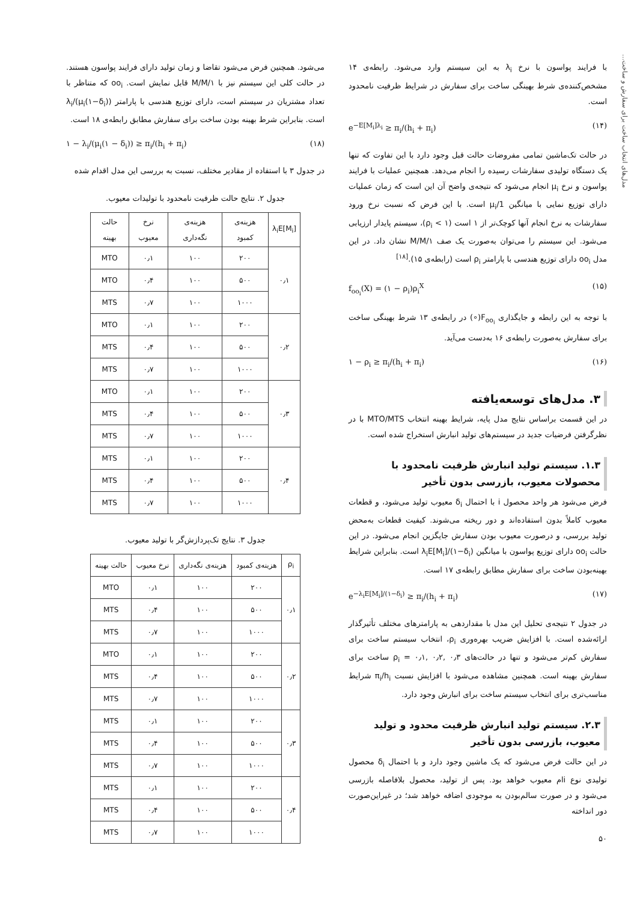مدل‌های انتخاب ساخت برای سفارش و ساخت...
با فرایند پواسون با نرخ λ<sub>i</sub> به این سیستم وارد می‌شود. رابطه‌ی ۱۴ مشخص‌کننده‌ی شرط بهینگی ساخت برای سفارش در شرایط ظرفیت نامحدود است.
e<sup>−E[M<sub>i</sub>]λ<sub>i</sub></sup> ≥ π<sub>i</sub>/(h<sub>i</sub> + π<sub>i</sub>) (۱۴)
در حالت تک‌ماشین تمامی مفروضات حالت قبل وجود دارد با این تفاوت که تنها یک دستگاه تولیدی سفارشات رسیده را انجام می‌دهد. همچنین عملیات با فرایند پواسون و نرخ μ<sub>i</sub> انجام می‌شود که نتیجه‌ی واضح آن این است که زمان عملیات دارای توزیع نمایی با میانگین 1/μ<sub>i</sub> است. با این فرض که نسبت نرخ ورود سفارشات به نرخ انجام آنها کوچک‌تر از ۱ است (ρ<sub>i</sub> < ۱)، سیستم پایدار ارزیابی می‌شود. این سیستم را می‌توان به‌صورت یک صف M/M/۱ نشان داد. در این مدل oo<sub>i</sub> دارای توزیع هندسی با پارامتر ρ<sub>i</sub> است (رابطه‌ی ۱۵).<sup>[۱۸]</sup>
f<sub>oo<sub>i</sub></sub>(X) = (۱ − ρ<sub>i</sub>)ρ<sub>i</sub><sup>X</sup> (۱۵)
با توجه به این رابطه و جایگذاری F<sub>oo<sub>i</sub></sub>(∘) در رابطه‌ی ۱۳ شرط بهینگی ساخت برای سفارش به‌صورت رابطه‌ی ۱۶ به‌دست می‌آید.
۱ − ρ<sub>i</sub> ≥ π<sub>i</sub>/(h<sub>i</sub> + π<sub>i</sub>) (۱۶)
۳. مدل‌های توسعه‌یافته
در این قسمت براساس نتایج مدل پایه، شرایط بهینه انتخاب MTO/MTS با در نظرگرفتن فرضیات جدید در سیستم‌های تولید انبارش استخراج شده است.
۱.۳. سیستم تولید انبارش ظرفیت نامحدود با محصولات معیوب، بازرسی بدون تأخیر
فرض می‌شود هر واحد محصول i با احتمال δ<sub>i</sub> معیوب تولید می‌شود، و قطعات معیوب کاملاً بدون استفاده‌اند و دور ریخته می‌شوند. کیفیت قطعات به‌محض تولید بررسی، و درصورت معیوب بودن سفارش جایگزین انجام می‌شود. در این حالت oo<sub>i</sub> دارای توزیع پواسون با میانگین λ<sub>i</sub>E[M<sub>i</sub>]/(۱−δ<sub>i</sub>) است. بنابراین شرایط بهینه‌بودن ساخت برای سفارش مطابق رابطه‌ی ۱۷ است.
e<sup>−λ<sub>i</sub>E[M<sub>i</sub>]/(۱−δ<sub>i</sub>)</sup> ≥ π<sub>i</sub>/(h<sub>i</sub> + π<sub>i</sub>) (۱۷)
در جدول ۲ نتیجه‌ی تحلیل این مدل با مقداردهی به پارامترهای مختلف تأثیرگذار ارائه‌شده است. با افزایش ضریب بهره‌وری ρ<sub>i</sub>، انتخاب سیستم ساخت برای سفارش کم‌تر می‌شود و تنها در حالت‌های ρ<sub>i</sub> = ۰٫۱, ۰٫۲, ۰٫۳ ساخت برای سفارش بهینه است. همچنین مشاهده می‌شود با افزایش نسبت π<sub>i</sub>/h<sub>i</sub> شرایط مناسب‌تری برای انتخاب سیستم ساخت برای انبارش وجود دارد.
۲.۳. سیستم تولید انبارش ظرفیت محدود و تولید معیوب، بازرسی بدون تأخیر
در این حالت فرض می‌شود که یک ماشین وجود دارد و با احتمال δ<sub>i</sub> محصول تولیدی نوع iام معیوب خواهد بود. پس از تولید، محصول بلافاصله بازرسی می‌شود و در صورت سالم‌بودن به موجودی اضافه خواهد شد؛ در غیراین‌صورت دور انداخته
۵۰
می‌شود. همچنین فرض می‌شود تقاضا و زمان تولید دارای فرایند پواسون هستند. در حالت کلی این سیستم نیز با M/M/۱ قابل نمایش است. oo<sub>i</sub> که متناظر با تعداد مشتریان در سیستم است، دارای توزیع هندسی با پارامتر λ<sub>i</sub>/(μ<sub>i</sub>(۱−δ<sub>i</sub>)) است. بنابراین شرط بهینه بودن ساخت برای سفارش مطابق رابطه‌ی ۱۸ است.
۱ − λ<sub>i</sub>/(μ<sub>i</sub>(۱ − δ<sub>i</sub>)) ≥ π<sub>i</sub>/(h<sub>i</sub> + π<sub>i</sub>) (۱۸)
در جدول ۳ با استفاده از مقادیر مختلف، نسبت به بررسی این مدل اقدام شده
جدول ۲. نتایج حالت ظرفیت نامحدود با تولیدات معیوب.
| λ<sub>i</sub>E[M<sub>i</sub>] | هزینه‌ی کمبود | هزینه‌ی نگه‌داری | نرخ معیوب | حالت بهینه |
| --- | --- | --- | --- | --- |
| ۰٫۱ | ۲۰۰ | ۱۰۰ | ۰٫۱ | MTO |
| | ۵۰۰ | ۱۰۰ | ۰٫۴ | MTO |
| | ۱۰۰۰ | ۱۰۰ | ۰٫۷ | MTS |
| ۰٫۲ | ۲۰۰ | ۱۰۰ | ۰٫۱ | MTO |
| | ۵۰۰ | ۱۰۰ | ۰٫۴ | MTS |
| | ۱۰۰۰ | ۱۰۰ | ۰٫۷ | MTS |
| ۰٫۳ | ۲۰۰ | ۱۰۰ | ۰٫۱ | MTO |
| | ۵۰۰ | ۱۰۰ | ۰٫۴ | MTS |
| | ۱۰۰۰ | ۱۰۰ | ۰٫۷ | MTS |
| ۰٫۴ | ۲۰۰ | ۱۰۰ | ۰٫۱ | MTS |
| | ۵۰۰ | ۱۰۰ | ۰٫۴ | MTS |
| | ۱۰۰۰ | ۱۰۰ | ۰٫۷ | MTS |
جدول ۳. نتایج تک‌پردازش‌گر با تولید معیوب.
| ρ<sub>i</sub> | هزینه‌ی کمبود | هزینه‌ی نگه‌داری | نرخ معیوب | حالت بهینه |
| --- | --- | --- | --- | --- |
| ۰٫۱ | ۲۰۰ | ۱۰۰ | ۰٫۱ | MTO |
| | ۵۰۰ | ۱۰۰ | ۰٫۴ | MTS |
| | ۱۰۰۰ | ۱۰۰ | ۰٫۷ | MTS |
| ۰٫۲ | ۲۰۰ | ۱۰۰ | ۰٫۱ | MTO |
| | ۵۰۰ | ۱۰۰ | ۰٫۴ | MTS |
| | ۱۰۰۰ | ۱۰۰ | ۰٫۷ | MTS |
| ۰٫۳ | ۲۰۰ | ۱۰۰ | ۰٫۱ | MTS |
| | ۵۰۰ | ۱۰۰ | ۰٫۴ | MTS |
| | ۱۰۰۰ | ۱۰۰ | ۰٫۷ | MTS |
| ۰٫۴ | ۲۰۰ | ۱۰۰ | ۰٫۱ | MTS |
| | ۵۰۰ | ۱۰۰ | ۰٫۴ | MTS |
| | ۱۰۰۰ | ۱۰۰ | ۰٫۷ | MTS |